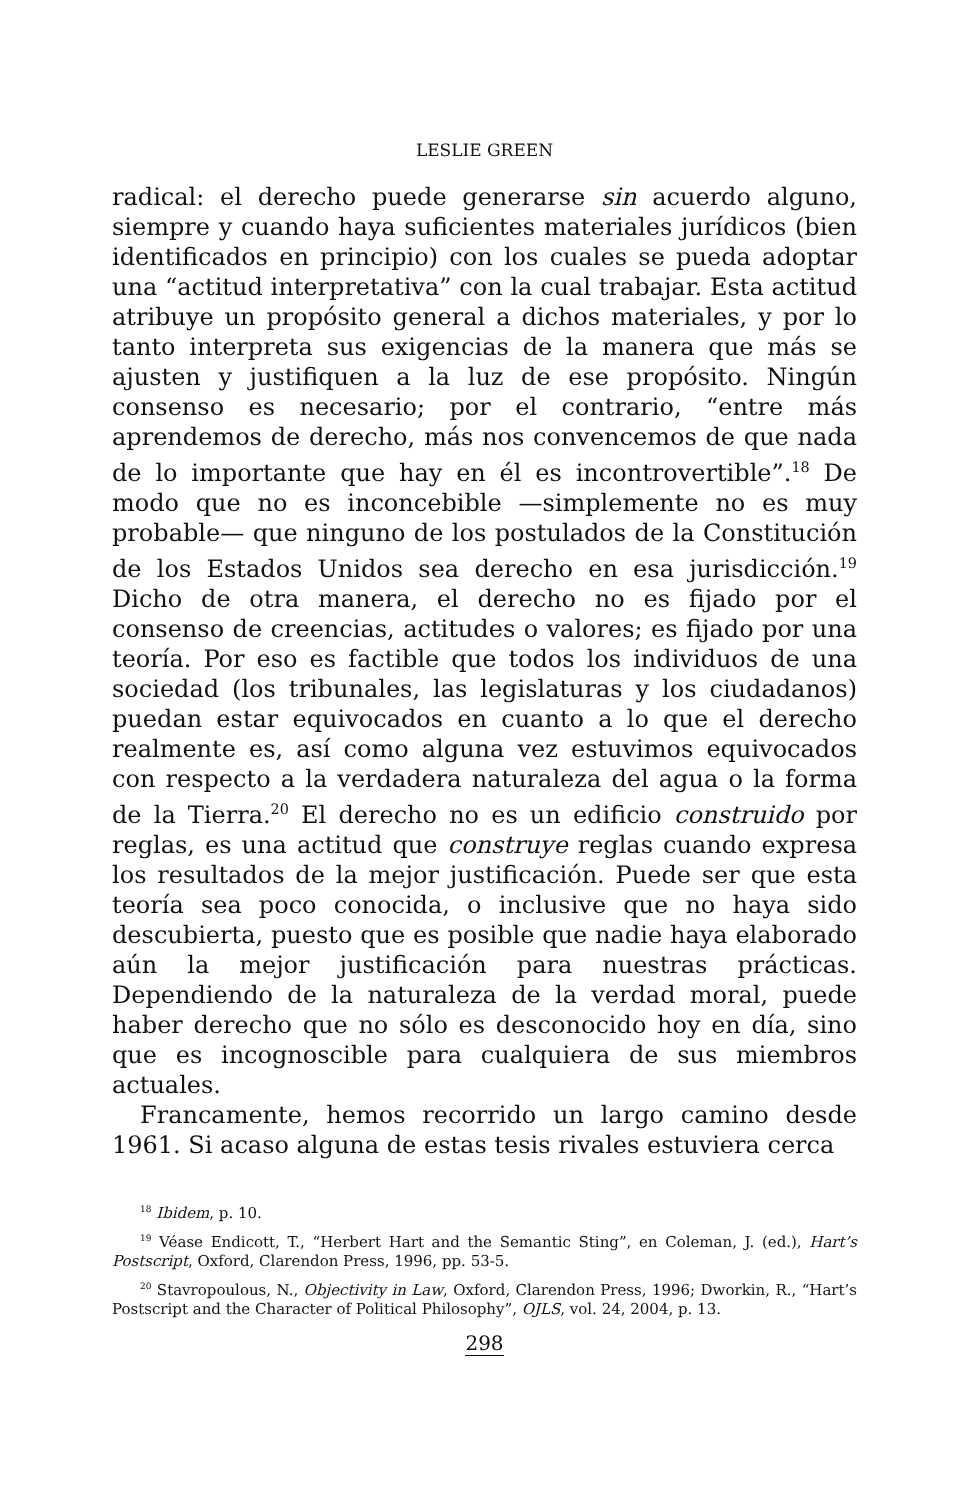LESLIE GREEN
radical: el derecho puede generarse sin acuerdo alguno, siempre y cuando haya suficientes materiales jurídicos (bien identificados en principio) con los cuales se pueda adoptar una “actitud interpretativa” con la cual trabajar. Esta actitud atribuye un propósito general a dichos materiales, y por lo tanto interpreta sus exigencias de la manera que más se ajusten y justifiquen a la luz de ese propósito. Ningún consenso es necesario; por el contrario, “entre más aprendemos de derecho, más nos convencemos de que nada de lo importante que hay en él es incontrovertible”.<sup>18</sup> De modo que no es inconcebible —simplemente no es muy probable— que ninguno de los postulados de la Constitución de los Estados Unidos sea derecho en esa jurisdicción.<sup>19</sup> Dicho de otra manera, el derecho no es fijado por el consenso de creencias, actitudes o valores; es fijado por una teoría. Por eso es factible que todos los individuos de una sociedad (los tribunales, las legislaturas y los ciudadanos) puedan estar equivocados en cuanto a lo que el derecho realmente es, así como alguna vez estuvimos equivocados con respecto a la verdadera naturaleza del agua o la forma de la Tierra.<sup>20</sup> El derecho no es un edificio construido por reglas, es una actitud que construye reglas cuando expresa los resultados de la mejor justificación. Puede ser que esta teoría sea poco conocida, o inclusive que no haya sido descubierta, puesto que es posible que nadie haya elaborado aún la mejor justificación para nuestras prácticas. Dependiendo de la naturaleza de la verdad moral, puede haber derecho que no sólo es desconocido hoy en día, sino que es incognoscible para cualquiera de sus miembros actuales.
Francamente, hemos recorrido un largo camino desde 1961. Si acaso alguna de estas tesis rivales estuviera cerca
<sup>18</sup> Ibidem, p. 10.
<sup>19</sup> Véase Endicott, T., “Herbert Hart and the Semantic Sting”, en Coleman, J. (ed.), Hart’s Postscript, Oxford, Clarendon Press, 1996, pp. 53-5.
<sup>20</sup> Stavropoulous, N., Objectivity in Law, Oxford, Clarendon Press, 1996; Dworkin, R., “Hart’s Postscript and the Character of Political Philosophy”, OJLS, vol. 24, 2004, p. 13.
298